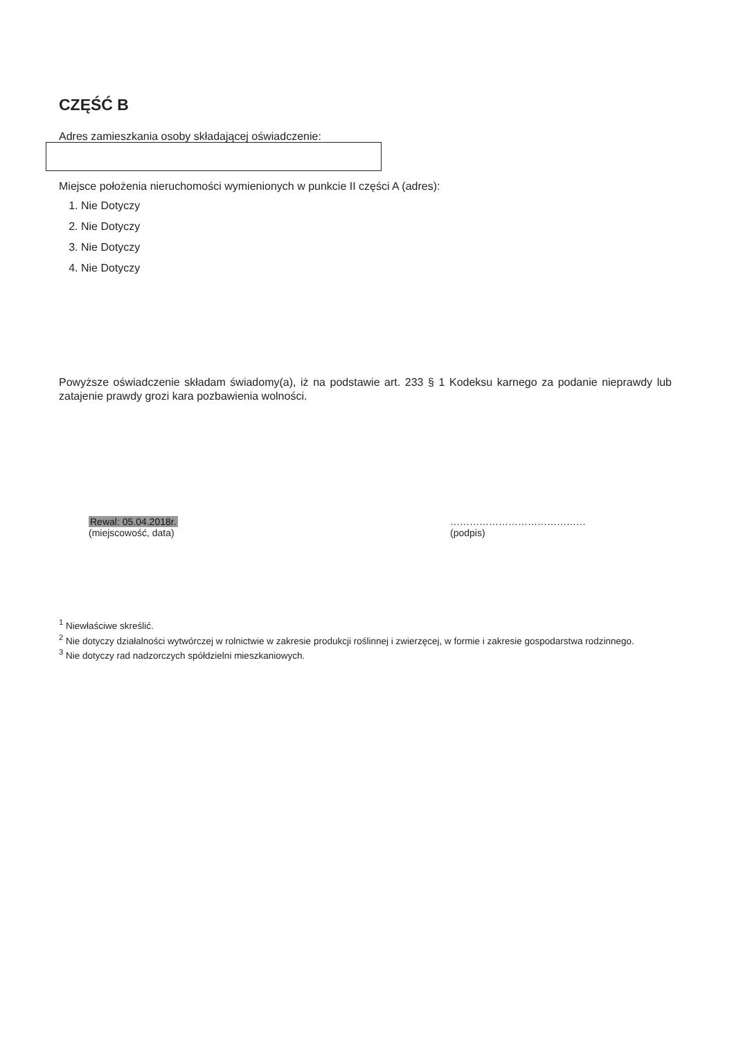CZĘŚĆ B
Adres zamieszkania osoby składającej oświadczenie:
Miejsce położenia nieruchomości wymienionych w punkcie II części A (adres):
1. Nie Dotyczy
2. Nie Dotyczy
3. Nie Dotyczy
4. Nie Dotyczy
Powyższe oświadczenie składam świadomy(a), iż na podstawie art. 233 § 1 Kodeksu karnego za podanie nieprawdy lub zatajenie prawdy grozi kara pozbawienia wolności.
Rewal: 05.04.2018r.
(miejscowość, data)
……………………………………
(podpis)
<sup>1</sup> Niewłaściwe skreślić.
<sup>2</sup> Nie dotyczy działalności wytwórczej w rolnictwie w zakresie produkcji roślinnej i zwierzęcej, w formie i zakresie gospodarstwa rodzinnego.
<sup>3</sup> Nie dotyczy rad nadzorczych spółdzielni mieszkaniowych.